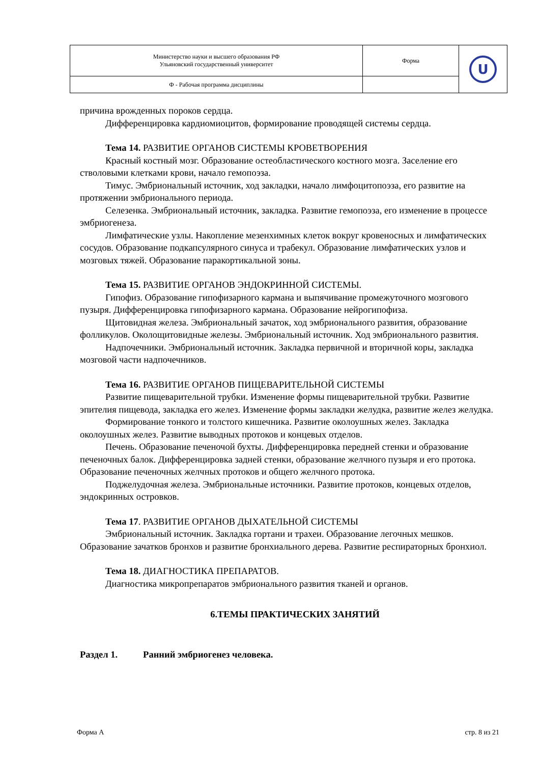| Министерство науки и высшего образования РФ Ульяновский государственный университет | Форма | U |
| Ф - Рабочая программа дисциплины | | |
причина врожденных пороков сердца.
Дифференцировка кардиомиоцитов, формирование проводящей системы сердца.
Тема 14. РАЗВИТИЕ ОРГАНОВ СИСТЕМЫ КРОВЕТВОРЕНИЯ
Красный костный мозг. Образование остеобластического костного мозга. Заселение его стволовыми клетками крови, начало гемопоэза.
Тимус. Эмбриональный источник, ход закладки, начало лимфоцитопоэза, его развитие на протяжении эмбрионального периода.
Селезенка. Эмбриональный источник, закладка. Развитие гемопоэза, его изменение в процессе эмбриогенеза.
Лимфатические узлы. Накопление мезенхимных клеток вокруг кровеносных и лимфатических сосудов. Образование подкапсулярного синуса и трабекул. Образование лимфатических узлов и мозговых тяжей. Образование паракортикальной зоны.
Тема 15. РАЗВИТИЕ ОРГАНОВ ЭНДОКРИННОЙ СИСТЕМЫ.
Гипофиз. Образование гипофизарного кармана и выпячивание промежуточного мозгового пузыря. Дифференцировка гипофизарного кармана. Образование нейрогипофиза.
Щитовидная железа. Эмбриональный зачаток, ход эмбрионального развития, образование фолликулов. Околощитовидные железы. Эмбриональный источник. Ход эмбрионального развития.
Надпочечники. Эмбриональный источник. Закладка первичной и вторичной коры, закладка мозговой части надпочечников.
Тема 16. РАЗВИТИЕ ОРГАНОВ ПИЩЕВАРИТЕЛЬНОЙ СИСТЕМЫ
Развитие пищеварительной трубки. Изменение формы пищеварительной трубки. Развитие эпителия пищевода, закладка его желез. Изменение формы закладки желудка, развитие желез желудка.
Формирование тонкого и толстого кишечника. Развитие околоушных желез. Закладка околоушных желез. Развитие выводных протоков и концевых отделов.
Печень. Образование печеночой бухты. Дифференцировка передней стенки и образование печеночных балок. Дифференцировка задней стенки, образование желчного пузыря и его протока. Образование печеночных желчных протоков и общего желчного протока.
Поджелудочная железа. Эмбриональные источники. Развитие протоков, концевых отделов, эндокринных островков.
Тема 17. РАЗВИТИЕ ОРГАНОВ ДЫХАТЕЛЬНОЙ СИСТЕМЫ
Эмбриональный источник. Закладка гортани и трахеи. Образование легочных мешков. Образование зачатков бронхов и развитие бронхиального дерева. Развитие респираторных бронхиол.
Тема 18. ДИАГНОСТИКА ПРЕПАРАТОВ.
Диагностика микропрепаратов эмбрионального развития тканей и органов.
6.ТЕМЫ ПРАКТИЧЕСКИХ ЗАНЯТИЙ
Раздел 1. Ранний эмбриогенез человека.
Форма А стр. 8 из 21